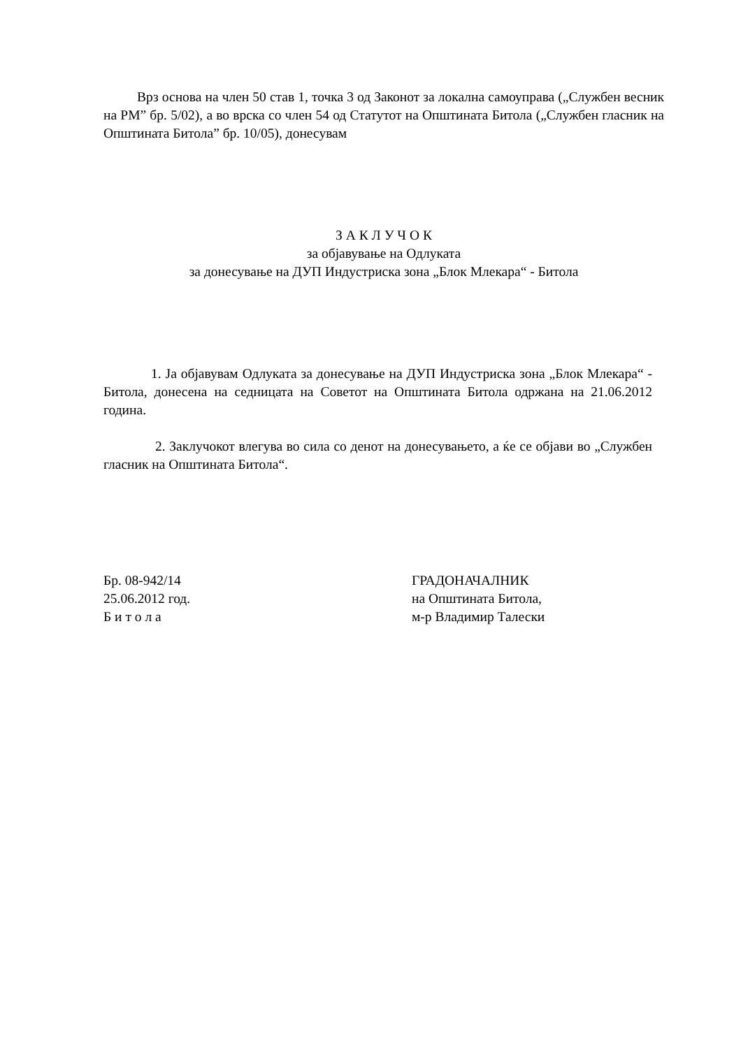Врз основа на член 50 став 1, точка 3 од Законот за локална самоуправа („Службен весник на РМ” бр. 5/02), а во врска со член 54 од Статутот на Општината Битола („Службен гласник на Општината Битола” бр. 10/05), донесувам
З А К Л У Ч О К
за објавување на Одлуката
за донесување на ДУП Индустриска зона „Блок Млекара“ - Битола
1. Ја објавувам Одлуката за донесување на ДУП Индустриска зона „Блок Млекара“ - Битола, донесена на седницата на Советот на Општината Битола одржана на 21.06.2012 година.
2. Заклучокот влегува во сила со денот на донесувањето, а ќе се објави во „Службен гласник на Општината Битола“.
Бр. 08-942/14
25.06.2012 год.
Б и т о л а
ГРАДОНАЧАЛНИК
на Општината Битола,
м-р Владимир Талески